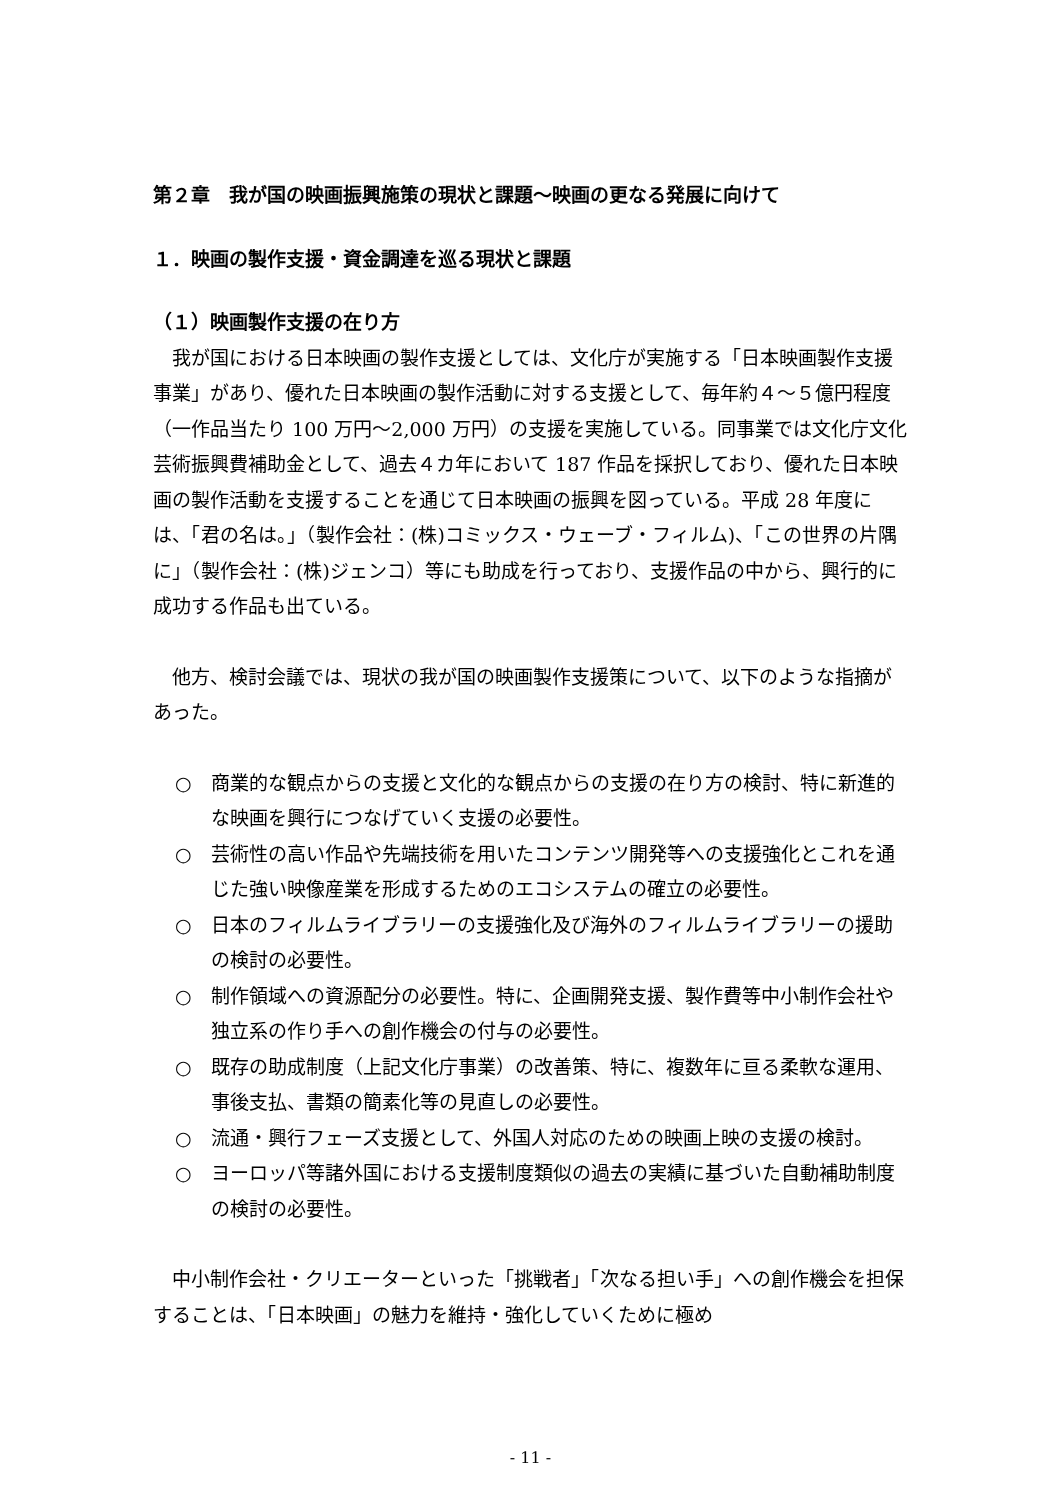第２章　我が国の映画振興施策の現状と課題～映画の更なる発展に向けて
１．映画の製作支援・資金調達を巡る現状と課題
（１）映画製作支援の在り方
　我が国における日本映画の製作支援としては、文化庁が実施する「日本映画製作支援事業」があり、優れた日本映画の製作活動に対する支援として、毎年約４～５億円程度（一作品当たり 100 万円～2,000 万円）の支援を実施している。同事業では文化庁文化芸術振興費補助金として、過去４カ年において 187 作品を採択しており、優れた日本映画の製作活動を支援することを通じて日本映画の振興を図っている。平成 28 年度には、「君の名は。」（製作会社：(株)コミックス・ウェーブ・フィルム)、「この世界の片隅に」（製作会社：(株)ジェンコ）等にも助成を行っており、支援作品の中から、興行的に成功する作品も出ている。
　他方、検討会議では、現状の我が国の映画製作支援策について、以下のような指摘があった。
○　商業的な観点からの支援と文化的な観点からの支援の在り方の検討、特に新進的な映画を興行につなげていく支援の必要性。
○　芸術性の高い作品や先端技術を用いたコンテンツ開発等への支援強化とこれを通じた強い映像産業を形成するためのエコシステムの確立の必要性。
○　日本のフィルムライブラリーの支援強化及び海外のフィルムライブラリーの援助の検討の必要性。
○　制作領域への資源配分の必要性。特に、企画開発支援、製作費等中小制作会社や独立系の作り手への創作機会の付与の必要性。
○　既存の助成制度（上記文化庁事業）の改善策、特に、複数年に亘る柔軟な運用、事後支払、書類の簡素化等の見直しの必要性。
○　流通・興行フェーズ支援として、外国人対応のための映画上映の支援の検討。
○　ヨーロッパ等諸外国における支援制度類似の過去の実績に基づいた自動補助制度の検討の必要性。
　中小制作会社・クリエーターといった「挑戦者」「次なる担い手」への創作機会を担保することは、「日本映画」の魅力を維持・強化していくために極め
- 11 -